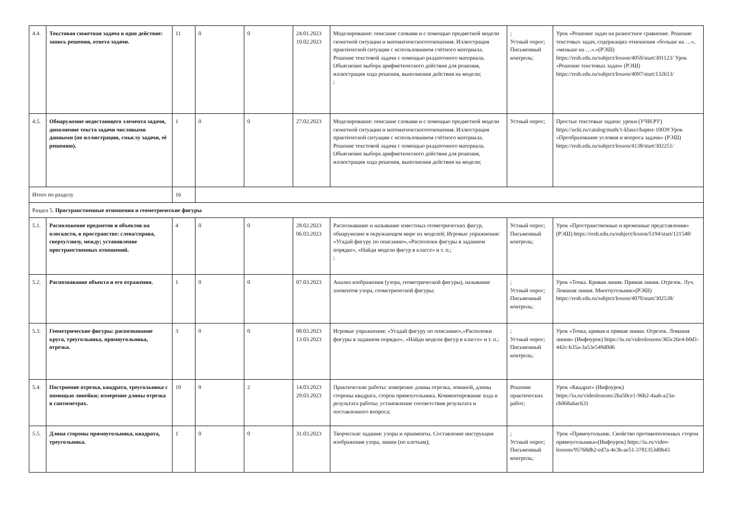| 4.4. | Текстовая сюжетная задача в одно действие: запись решения, ответа задачи. | 11 | 0 | 0 | 24.01.2023 10.02.2023 | Моделирование: описание словами и с помощью предметной модели сюжетной ситуации и математическогоотношения. Иллюстрация практической ситуации с использованием счётного материала. Решение текстовой задачи с помощью раздаточного материала. Объяснение выбора арифметического действия для решения, иллюстрация хода решения, выполнения действия на модели; ; | ; Устный опрос; Письменный контроль; | Урок «Решение задач на разностное сравнение. Решение текстовых задач, содержащих отношения «больше на …», «меньше на …».»(РЭШ) https://resh.edu.ru/subject/lesson/4050/start/301123/ Урок «Решение текстовых задач» (РЭШ) https://resh.edu.ru/subject/lesson/4097/start/132613/ |
| 4.5. | Обнаружение недостающего элемента задачи, дополнение текста задачи числовыми данными (по иллюстрации, смыслу задачи, её решению). | 1 | 0 | 0 | 27.02.2023 | Моделирование: описание словами и с помощью предметной модели сюжетной ситуации и математическогоотношения. Иллюстрация практической ситуации с использованием счётного материала. Решение текстовой задачи с помощью раздаточного материала. Объяснение выбора арифметического действия для решения, иллюстрация хода решения, выполнения действия на модели; | Устный опрос; | Простые текстовые задачи: уроки (УЧИ.РУ) https://uchi.ru/catalog/math/1-klass/chapter-10039 Урок «Преобразование условия и вопроса задачи» (РЭШ) https://resh.edu.ru/subject/lesson/4138/start/302251/ |
| Итого по разделу | | 16 | | | | | | |
| Раздел 5. Пространственные отношения и геометрические фигуры | | | | | | | | |
| 5.1. | Расположение предметов и объектов на плоскости, в пространстве: слева/справа, сверху/снизу, между; установление пространственных отношений. | 4 | 0 | 0 | 28.02.2023 06.03.2023 | Распознавание и называние известных геометрических фигур, обнаружение в окружающем мире их моделей; Игровые упражнения: «Угадай фигуру по описанию»,«Расположи фигуры в заданном порядке», «Найди модели фигур в классе» и т. п.; ; | Устный опрос; Письменный контроль; | Урок «Пространственные и временные представления» (РЭШ) https://resh.edu.ru/subject/lesson/5194/start/121548/ |
| 5.2. | Распознавание объекта и его отражения. | 1 | 0 | 0 | 07.03.2023 | Анализ изображения (узора, геометрической фигуры), называние элементов узора, геометрической фигуры; | ; Устный опрос; Письменный контроль; | Урок «Точка. Кривая линия. Прямая линия. Отрезок. Луч. Ломаная линия. Многоугольник»(РЭШ) https://resh.edu.ru/subject/lesson/4070/start/302538/ |
| 5.3. | Геометрические фигуры: распознавание круга, треугольника, прямоугольника, отрезка. | 3 | 0 | 0 | 08.03.2023 13.03.2023 | Игровые упражнения: «Угадай фигуру по описанию»,«Расположи фигуры в заданном порядке», «Найди модели фигур в классе» и т. п.; | ; Устный опрос; Письменный контроль; | Урок «Точка, кривая и прямая линии. Отрезок. Ломаная линия» (Инфоурок) https://iu.ru/videolessons/365c26e4-b0d1-442c-b35a-3a53e549d0d6 |
| 5.4. | Построение отрезка, квадрата, треугольника с помощью линейки; измерение длины отрезка в сантиметрах. | 10 | 0 | 2 | 14.03.2023 29.03.2023 | Практические работы: измерение длины отрезка, ломаной, длины стороны квадрата, сторон прямоугольника. Комментирование хода и результата работы; установление соответствия результата и поставленного вопроса; | Решение практических работ; | Урок «Квадрат» (Инфоурок) https://iu.ru/videolessons/2ba50ce1-96b2-4aab-a23a-cb068a6ac631 |
| 5.5. | Длина стороны прямоугольника, квадрата, треугольника. | 1 | 0 | 0 | 31.03.2023 | Творческие задания: узоры и орнаменты. Составление инструкции изображения узора, линии (по клеткам); | ; Устный опрос; Письменный контроль; | Урок «Прямоугольник. Свойство противоположных сторон прямоугольника»(Инфоурок) https://iu.ru/video-lessons/95768db2-ed7a-4e3b-ae51-3781353d0b43 |